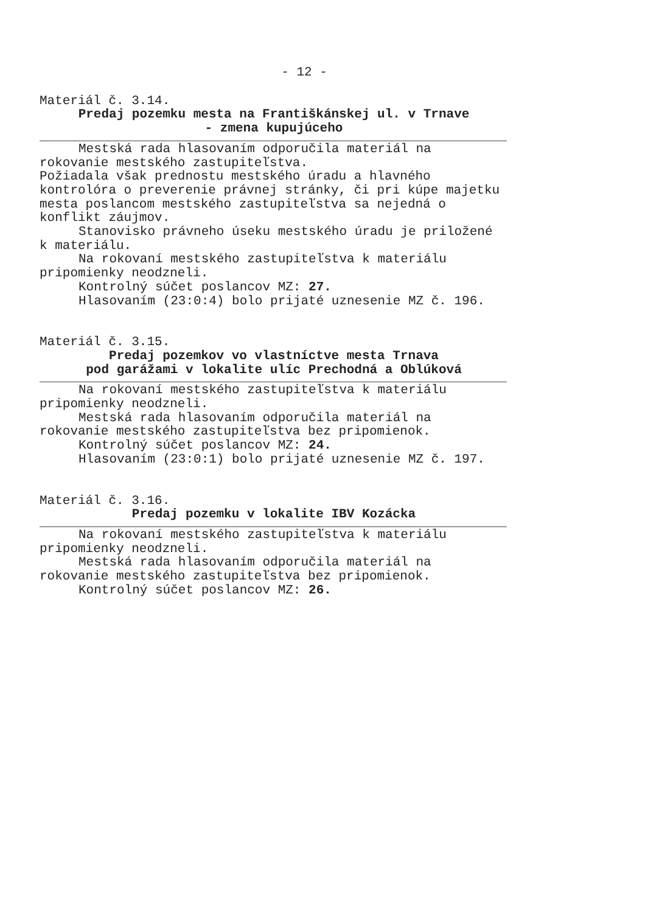- 12 -
Materiál č. 3.14.
Predaj pozemku mesta na Františkánskej ul. v Trnave
- zmena kupujúceho
Mestská rada hlasovaním odporučila materiál na
rokovanie mestského zastupiteľstva.
Požiadala však prednostu mestského úradu a hlavného kontrolóra o preverenie právnej stránky, či pri kúpe majetku mesta poslancom mestského zastupiteľstva sa nejedná o konflikt záujmov.
Stanovisko právneho úseku mestského úradu je priložené
k materiálu.
Na rokovaní mestského zastupiteľstva k materiálu
pripomienky neodzneli.
Kontrolný súčet poslancov MZ: 27.
Hlasovaním (23:0:4) bolo prijaté uznesenie MZ č. 196.
Materiál č. 3.15.
Predaj pozemkov vo vlastníctve mesta Trnava
pod garážami v lokalite ulíc Prechodná a Oblúková
Na rokovaní mestského zastupiteľstva k materiálu
pripomienky neodzneli.
Mestská rada hlasovaním odporučila materiál na
rokovanie mestského zastupiteľstva bez pripomienok.
Kontrolný súčet poslancov MZ: 24.
Hlasovaním (23:0:1) bolo prijaté uznesenie MZ č. 197.
Materiál č. 3.16.
Predaj pozemku v lokalite IBV Kozácka
Na rokovaní mestského zastupiteľstva k materiálu
pripomienky neodzneli.
Mestská rada hlasovaním odporučila materiál na
rokovanie mestského zastupiteľstva bez pripomienok.
Kontrolný súčet poslancov MZ: 26.